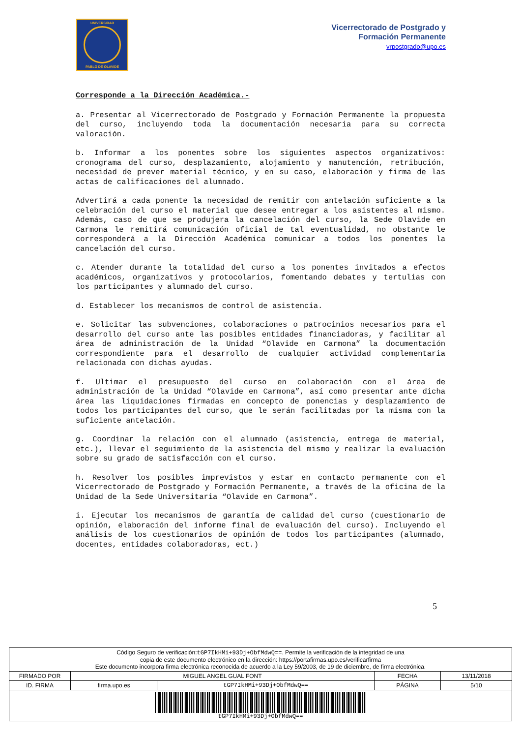UNIVERSIDAD
PABLO DE OLAVIDE
Vicerrectorado de Postgrado y
Formación Permanente
vrpostgrado@upo.es
Corresponde a la Dirección Académica.-
a. Presentar al Vicerrectorado de Postgrado y Formación Permanente la propuesta del curso, incluyendo toda la documentación necesaria para su correcta valoración.
b. Informar a los ponentes sobre los siguientes aspectos organizativos: cronograma del curso, desplazamiento, alojamiento y manutención, retribución, necesidad de prever material técnico, y en su caso, elaboración y firma de las actas de calificaciones del alumnado.
Advertirá a cada ponente la necesidad de remitir con antelación suficiente a la celebración del curso el material que desee entregar a los asistentes al mismo. Además, caso de que se produjera la cancelación del curso, la Sede Olavide en Carmona le remitirá comunicación oficial de tal eventualidad, no obstante le corresponderá a la Dirección Académica comunicar a todos los ponentes la cancelación del curso.
c. Atender durante la totalidad del curso a los ponentes invitados a efectos académicos, organizativos y protocolarios, fomentando debates y tertulias con los participantes y alumnado del curso.
d. Establecer los mecanismos de control de asistencia.
e. Solicitar las subvenciones, colaboraciones o patrocinios necesarios para el desarrollo del curso ante las posibles entidades financiadoras, y facilitar al área de administración de la Unidad “Olavide en Carmona” la documentación correspondiente para el desarrollo de cualquier actividad complementaria relacionada con dichas ayudas.
f. Ultimar el presupuesto del curso en colaboración con el área de administración de la Unidad “Olavide en Carmona”, así como presentar ante dicha área las liquidaciones firmadas en concepto de ponencias y desplazamiento de todos los participantes del curso, que le serán facilitadas por la misma con la suficiente antelación.
g. Coordinar la relación con el alumnado (asistencia, entrega de material, etc.), llevar el seguimiento de la asistencia del mismo y realizar la evaluación sobre su grado de satisfacción con el curso.
h. Resolver los posibles imprevistos y estar en contacto permanente con el Vicerrectorado de Postgrado y Formación Permanente, a través de la oficina de la Unidad de la Sede Universitaria “Olavide en Carmona”.
i. Ejecutar los mecanismos de garantía de calidad del curso (cuestionario de opinión, elaboración del informe final de evaluación del curso). Incluyendo el análisis de los cuestionarios de opinión de todos los participantes (alumnado, docentes, entidades colaboradoras, ect.)
5
| Código Seguro de verificación: tGP7IkHMi+93Dj+ObfMdwQ== . Permite la verificación de la integridad de una copia de este documento electrónico en la dirección: https://portafirmas.upo.es/verificarfirma Este documento incorpora firma electrónica reconocida de acuerdo a la Ley 59/2003, de 19 de diciembre, de firma electrónica. | | | | |
| FIRMADO POR | MIGUEL ANGEL GUAL FONT | | FECHA | 13/11/2018 |
| ID. FIRMA | firma.upo.es | tGP7IkHMi+93Dj+ObfMdwQ== | PÁGINA | 5/10 |
| tGP7IkHMi+93Dj+ObfMdwQ== | | | | |